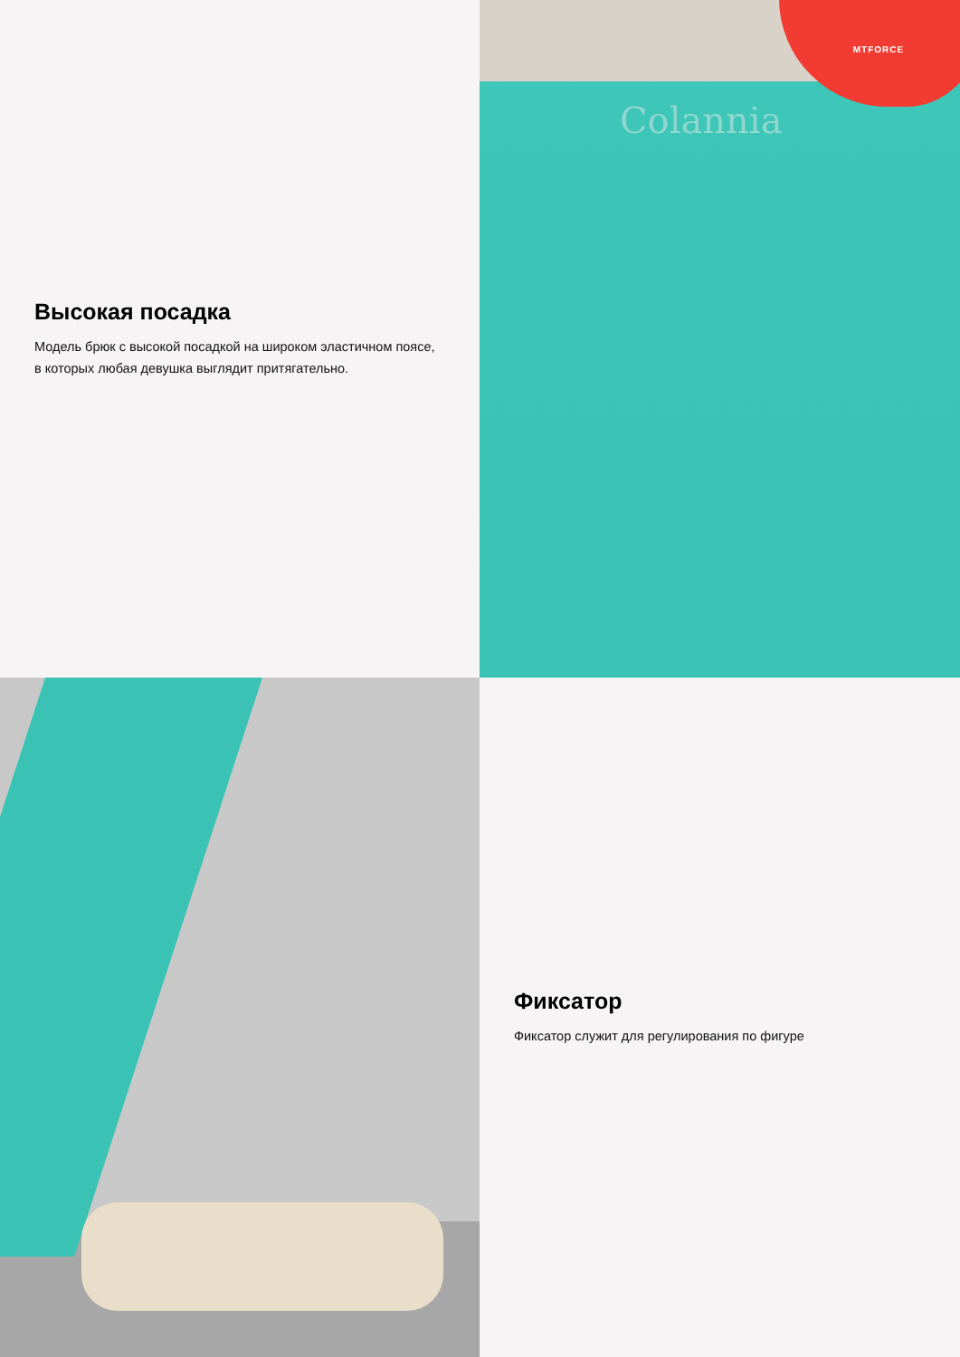Высокая посадка
Модель брюк с высокой посадкой на широком эластичном поясе, в которых любая девушка выглядит притягательно.
Colannia
MTFORCE
Фиксатор
Фиксатор служит для регулирования по фигуре